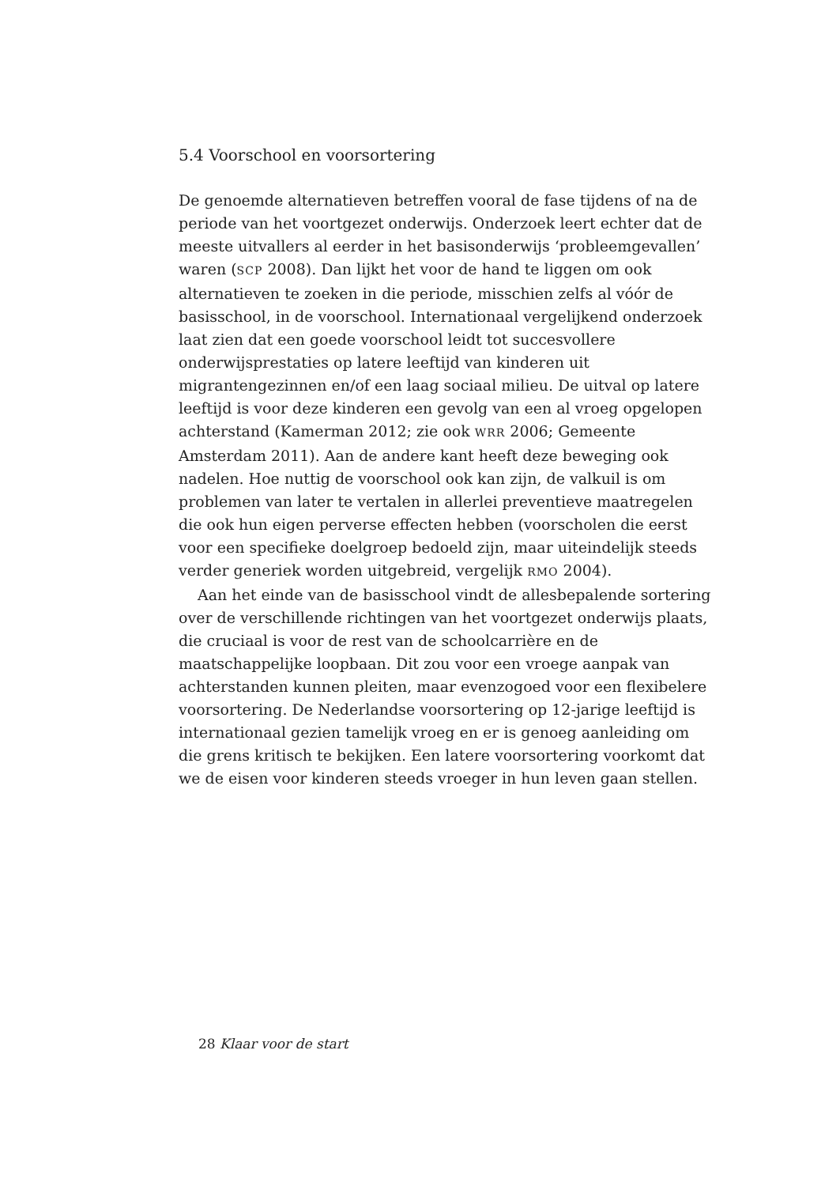5.4 Voorschool en voorsortering
De genoemde alternatieven betreffen vooral de fase tijdens of na de periode van het voortgezet onderwijs. Onderzoek leert echter dat de meeste uitvallers al eerder in het basisonderwijs ‘probleemgevallen’ waren (SCP 2008). Dan lijkt het voor de hand te liggen om ook alternatieven te zoeken in die periode, misschien zelfs al vóór de basisschool, in de voorschool. Internationaal vergelijkend onderzoek laat zien dat een goede voorschool leidt tot succesvollere onderwijsprestaties op latere leeftijd van kinderen uit migrantengezinnen en/of een laag sociaal milieu. De uitval op latere leeftijd is voor deze kinderen een gevolg van een al vroeg opgelopen achterstand (Kamerman 2012; zie ook WRR 2006; Gemeente Amsterdam 2011). Aan de andere kant heeft deze beweging ook nadelen. Hoe nuttig de voorschool ook kan zijn, de valkuil is om problemen van later te vertalen in allerlei preventieve maatregelen die ook hun eigen perverse effecten hebben (voorscholen die eerst voor een specifieke doelgroep bedoeld zijn, maar uiteindelijk steeds verder generiek worden uitgebreid, vergelijk RMO 2004).
Aan het einde van de basisschool vindt de allesbepalende sortering over de verschillende richtingen van het voortgezet onderwijs plaats, die cruciaal is voor de rest van de schoolcarrière en de maatschappelijke loopbaan. Dit zou voor een vroege aanpak van achterstanden kunnen pleiten, maar evenzogoed voor een flexibelere voorsortering. De Nederlandse voorsortering op 12-jarige leeftijd is internationaal gezien tamelijk vroeg en er is genoeg aanleiding om die grens kritisch te bekijken. Een latere voorsortering voorkomt dat we de eisen voor kinderen steeds vroeger in hun leven gaan stellen.
28 Klaar voor de start